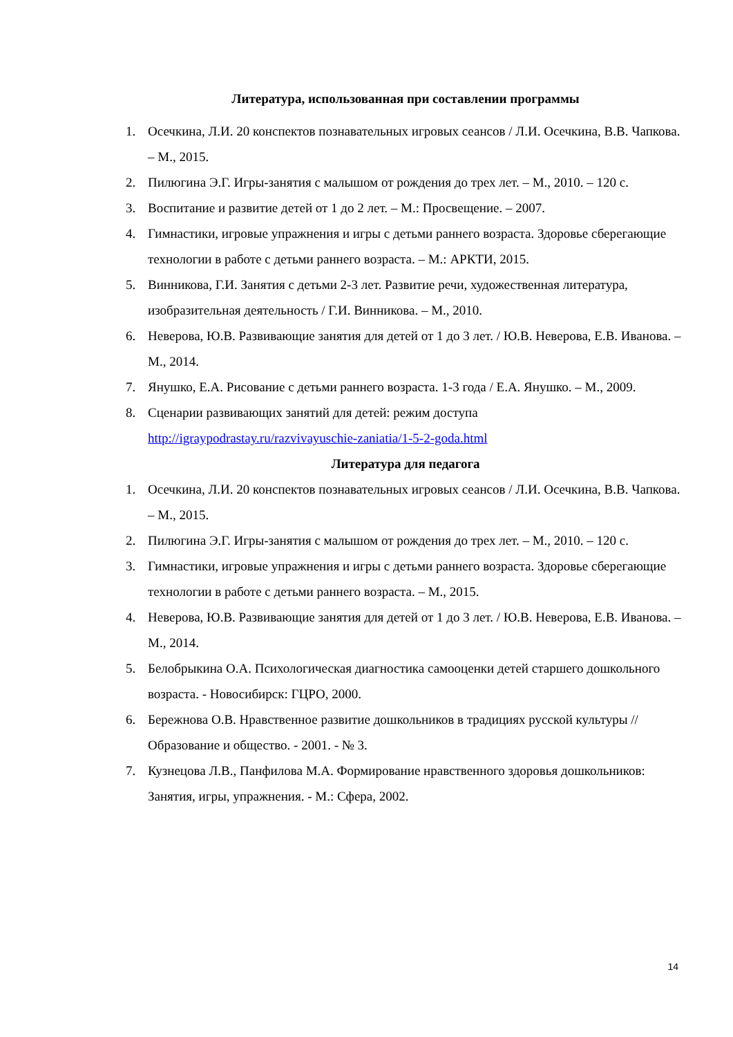Литература, использованная при составлении программы
1. Осечкина, Л.И. 20 конспектов познавательных игровых сеансов / Л.И. Осечкина, В.В. Чапкова. – М., 2015.
2. Пилюгина Э.Г. Игры-занятия с малышом от рождения до трех лет. – М., 2010. – 120 с.
3. Воспитание и развитие детей от 1 до 2 лет. – М.: Просвещение. – 2007.
4. Гимнастики, игровые упражнения и игры с детьми раннего возраста. Здоровье сберегающие технологии в работе с детьми раннего возраста. – М.: АРКТИ, 2015.
5. Винникова, Г.И. Занятия с детьми 2-3 лет. Развитие речи, художественная литература, изобразительная деятельность / Г.И. Винникова. – М., 2010.
6. Неверова, Ю.В. Развивающие занятия для детей от 1 до 3 лет. / Ю.В. Неверова, Е.В. Иванова. – М., 2014.
7. Янушко, Е.А. Рисование с детьми раннего возраста. 1-3 года / Е.А. Янушко. – М., 2009.
8. Сценарии развивающих занятий для детей: режим доступа
http://igraypodrastay.ru/razvivayuschie-zaniatia/1-5-2-goda.html
Литература для педагога
1. Осечкина, Л.И. 20 конспектов познавательных игровых сеансов / Л.И. Осечкина, В.В. Чапкова. – М., 2015.
2. Пилюгина Э.Г. Игры-занятия с малышом от рождения до трех лет. – М., 2010. – 120 с.
3. Гимнастики, игровые упражнения и игры с детьми раннего возраста. Здоровье сберегающие технологии в работе с детьми раннего возраста. – М., 2015.
4. Неверова, Ю.В. Развивающие занятия для детей от 1 до 3 лет. / Ю.В. Неверова, Е.В. Иванова. – М., 2014.
5. Белобрыкина О.А. Психологическая диагностика самооценки детей старшего дошкольного возраста. - Новосибирск: ГЦРО, 2000.
6. Бережнова О.В. Нравственное развитие дошкольников в традициях русской культуры // Образование и общество. - 2001. - № 3.
7. Кузнецова Л.В., Панфилова М.А. Формирование нравственного здоровья дошкольников: Занятия, игры, упражнения. - М.: Сфера, 2002.
14